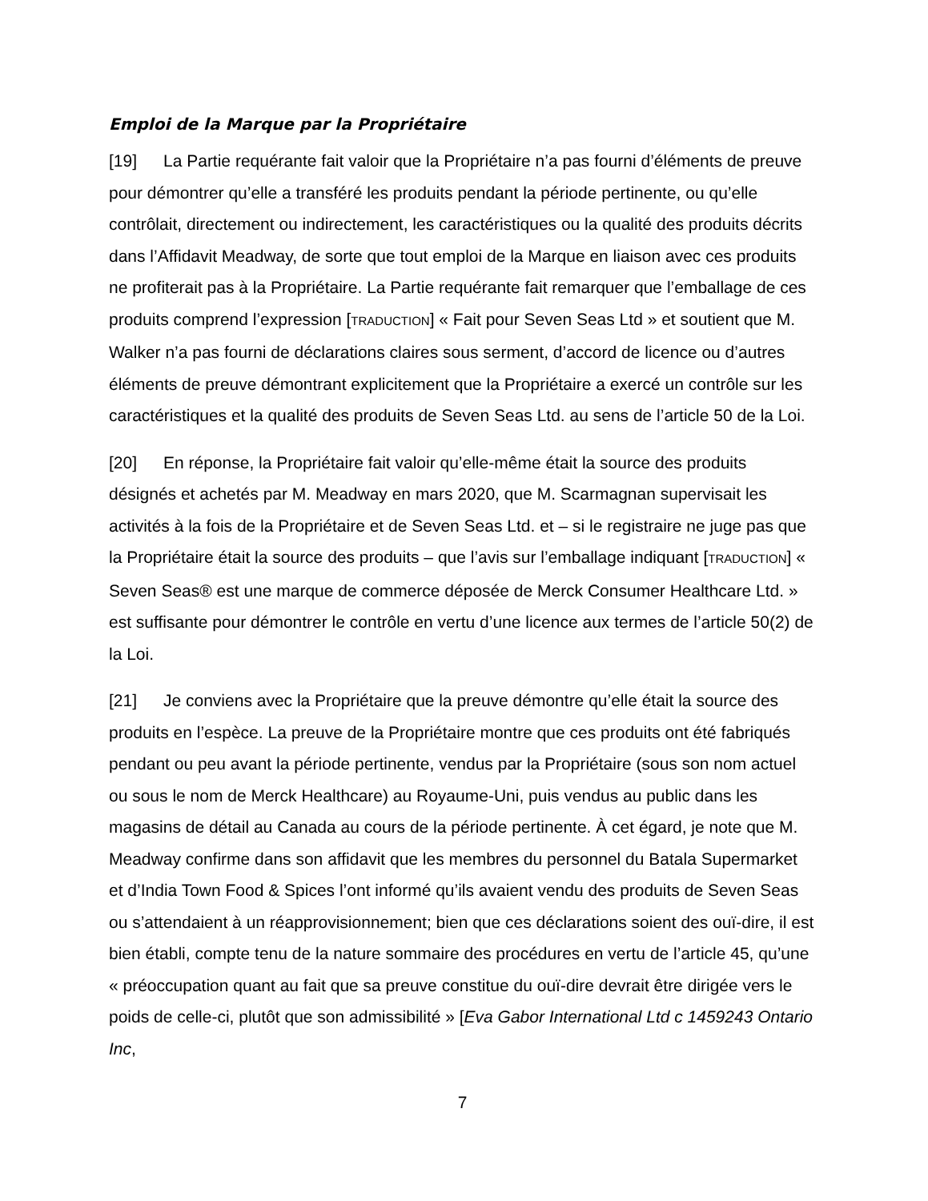Emploi de la Marque par la Propriétaire
[19] La Partie requérante fait valoir que la Propriétaire n’a pas fourni d’éléments de preuve pour démontrer qu’elle a transféré les produits pendant la période pertinente, ou qu’elle contrôlait, directement ou indirectement, les caractéristiques ou la qualité des produits décrits dans l’Affidavit Meadway, de sorte que tout emploi de la Marque en liaison avec ces produits ne profiterait pas à la Propriétaire. La Partie requérante fait remarquer que l’emballage de ces produits comprend l’expression [TRADUCTION] « Fait pour Seven Seas Ltd » et soutient que M. Walker n’a pas fourni de déclarations claires sous serment, d’accord de licence ou d’autres éléments de preuve démontrant explicitement que la Propriétaire a exercé un contrôle sur les caractéristiques et la qualité des produits de Seven Seas Ltd. au sens de l’article 50 de la Loi.
[20] En réponse, la Propriétaire fait valoir qu’elle-même était la source des produits désignés et achetés par M. Meadway en mars 2020, que M. Scarmagnan supervisait les activités à la fois de la Propriétaire et de Seven Seas Ltd. et – si le registraire ne juge pas que la Propriétaire était la source des produits – que l’avis sur l’emballage indiquant [TRADUCTION] « Seven Seas® est une marque de commerce déposée de Merck Consumer Healthcare Ltd. » est suffisante pour démontrer le contrôle en vertu d’une licence aux termes de l’article 50(2) de la Loi.
[21] Je conviens avec la Propriétaire que la preuve démontre qu’elle était la source des produits en l’espèce. La preuve de la Propriétaire montre que ces produits ont été fabriqués pendant ou peu avant la période pertinente, vendus par la Propriétaire (sous son nom actuel ou sous le nom de Merck Healthcare) au Royaume-Uni, puis vendus au public dans les magasins de détail au Canada au cours de la période pertinente. À cet égard, je note que M. Meadway confirme dans son affidavit que les membres du personnel du Batala Supermarket et d’India Town Food & Spices l’ont informé qu’ils avaient vendu des produits de Seven Seas ou s’attendaient à un réapprovisionnement; bien que ces déclarations soient des ouï-dire, il est bien établi, compte tenu de la nature sommaire des procédures en vertu de l’article 45, qu’une « préoccupation quant au fait que sa preuve constitue du ouï-dire devrait être dirigée vers le poids de celle-ci, plutôt que son admissibilité » [Eva Gabor International Ltd c 1459243 Ontario Inc,
7